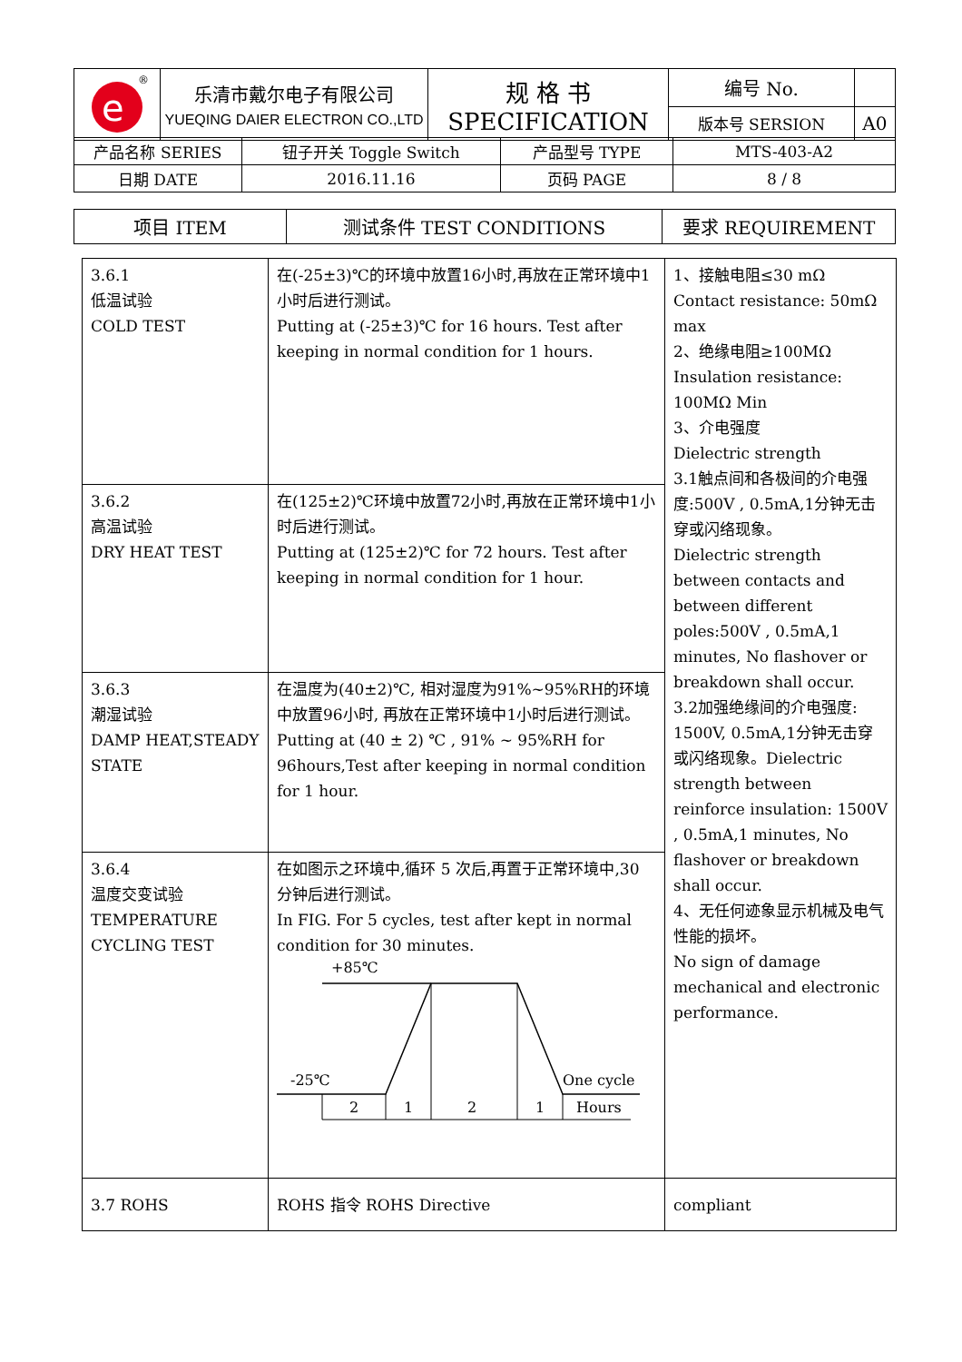| e ® | 乐清市戴尔电子有限公司 YUEQING DAIER ELECTRON CO.,LTD | 规 格 书 SPECIFICATION | 编号 No. | |
| | | | 版本号 SERSION | A0 |
| 产品名称 SERIES | 钮子开关 Toggle Switch | 产品型号 TYPE | MTS-403-A2 |
| 日期 DATE | 2016.11.16 | 页码 PAGE | 8 / 8 |
| 项目 ITEM | 测试条件 TEST CONDITIONS | 要求 REQUIREMENT |
| --- | --- | --- |
| 3.6.1 低温试验 COLD TEST | 在(-25±3)℃的环境中放置16小时,再放在正常环境中1小时后进行测试。 Putting at (-25±3)℃ for 16 hours. Test after keeping in normal condition for 1 hours. | 1、接触电阻≤30 mΩ Contact resistance: 50mΩ max 2、绝缘电阻≥100MΩ Insulation resistance: 100MΩ Min 3、介电强度 Dielectric strength 3.1触点间和各极间的介电强度:500V , 0.5mA,1分钟无击穿或闪络现象。 Dielectric strength between contacts and between different poles:500V , 0.5mA,1 minutes, No flashover or breakdown shall occur. 3.2加强绝缘间的介电强度: 1500V, 0.5mA,1分钟无击穿或闪络现象。Dielectric strength between reinforce insulation: 1500V , 0.5mA,1 minutes, No flashover or breakdown shall occur. 4、无任何迹象显示机械及电气性能的损坏。 No sign of damage mechanical and electronic performance. |
| 3.6.2 高温试验 DRY HEAT TEST | 在(125±2)℃环境中放置72小时,再放在正常环境中1小时后进行测试。 Putting at (125±2)℃ for 72 hours. Test after keeping in normal condition for 1 hour. | |
| 3.6.3 潮湿试验 DAMP HEAT,STEADY STATE | 在温度为(40±2)℃, 相对湿度为91%~95%RH的环境中放置96小时, 再放在正常环境中1小时后进行测试。 Putting at (40 ± 2) ℃ , 91% ~ 95%RH for 96hours,Test after keeping in normal condition for 1 hour. | |
| 3.6.4 温度交变试验 TEMPERATURE CYCLING TEST | 在如图示之环境中,循环 5 次后,再置于正常环境中,30 分钟后进行测试。 In FIG. For 5 cycles, test after kept in normal condition for 30 minutes. +85℃ -25℃ One cycle 2 1 2 1 Hours | |
| 3.7 ROHS | ROHS 指令 ROHS Directive | compliant |